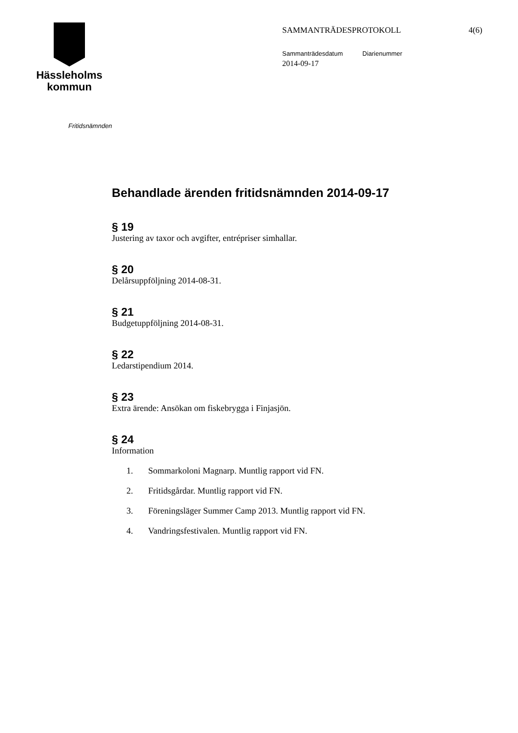Hässleholms
kommun
SAMMANTRÄDESPROTOKOLL 4(6)
Sammanträdesdatum Diarienummer
2014-09-17
Fritidsnämnden
Behandlade ärenden fritidsnämnden 2014-09-17
§ 19
Justering av taxor och avgifter, entrépriser simhallar.
§ 20
Delårsuppföljning 2014-08-31.
§ 21
Budgetuppföljning 2014-08-31.
§ 22
Ledarstipendium 2014.
§ 23
Extra ärende: Ansökan om fiskebrygga i Finjasjön.
§ 24
Information
1. Sommarkoloni Magnarp. Muntlig rapport vid FN.
2. Fritidsgårdar. Muntlig rapport vid FN.
3. Föreningsläger Summer Camp 2013. Muntlig rapport vid FN.
4. Vandringsfestivalen. Muntlig rapport vid FN.